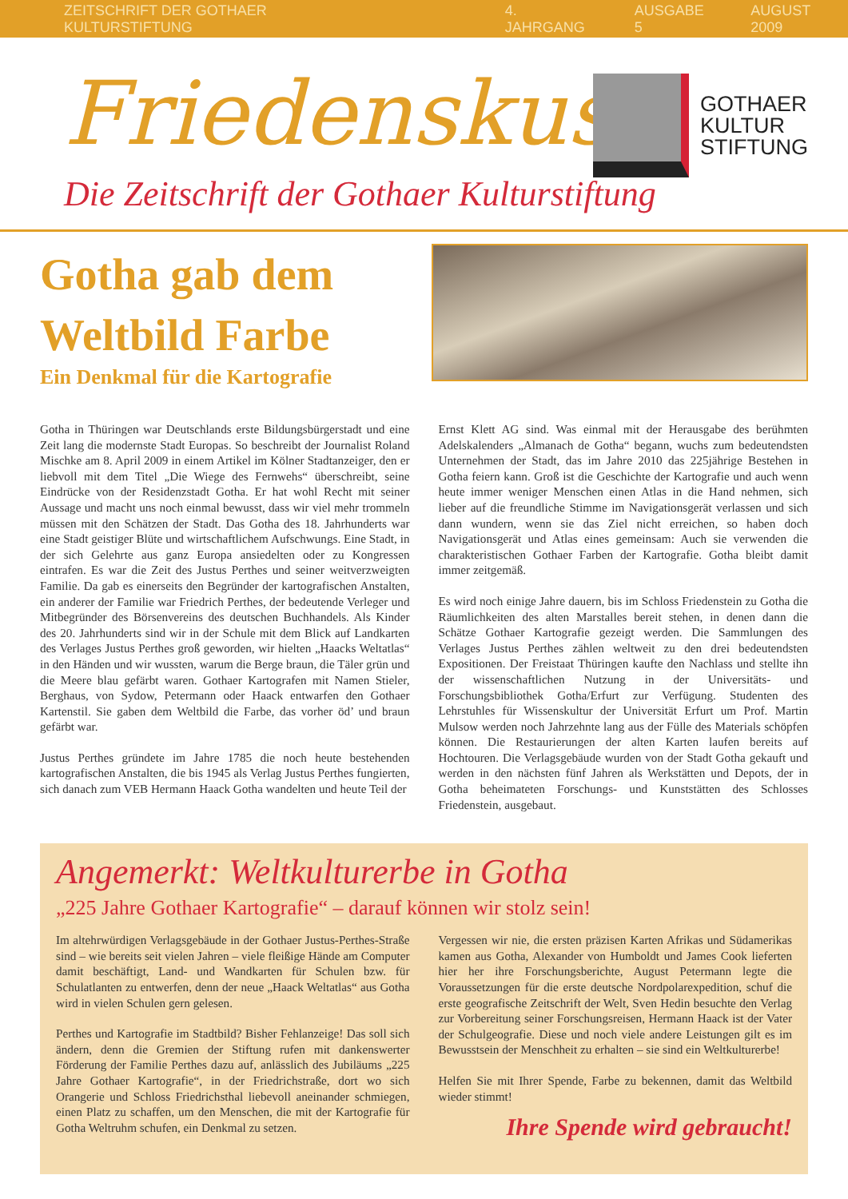ZEITSCHRIFT DER GOTHAER KULTURSTIFTUNG 4. JAHRGANG AUSGABE 5 AUGUST 2009
Friedenskuss
Die Zeitschrift der Gothaer Kulturstiftung
GOTHAER
KULTUR
STIFTUNG
Gotha gab dem Weltbild Farbe
Ein Denkmal für die Kartografie
Gotha in Thüringen war Deutschlands erste Bildungsbürgerstadt und eine Zeit lang die modernste Stadt Europas. So beschreibt der Journalist Roland Mischke am 8. April 2009 in einem Artikel im Kölner Stadtanzeiger, den er liebvoll mit dem Titel „Die Wiege des Fernwehs“ überschreibt, seine Eindrücke von der Residenzstadt Gotha. Er hat wohl Recht mit seiner Aussage und macht uns noch einmal bewusst, dass wir viel mehr trommeln müssen mit den Schätzen der Stadt. Das Gotha des 18. Jahrhunderts war eine Stadt geistiger Blüte und wirtschaftlichem Aufschwungs. Eine Stadt, in der sich Gelehrte aus ganz Europa ansiedelten oder zu Kongressen eintrafen. Es war die Zeit des Justus Perthes und seiner weitverzweigten Familie. Da gab es einerseits den Begründer der kartografischen Anstalten, ein anderer der Familie war Friedrich Perthes, der bedeutende Verleger und Mitbegründer des Börsenvereins des deutschen Buchhandels. Als Kinder des 20. Jahrhunderts sind wir in der Schule mit dem Blick auf Landkarten des Verlages Justus Perthes groß geworden, wir hielten „Haacks Weltatlas“ in den Händen und wir wussten, warum die Berge braun, die Täler grün und die Meere blau gefärbt waren. Gothaer Kartografen mit Namen Stieler, Berghaus, von Sydow, Petermann oder Haack entwarfen den Gothaer Kartenstil. Sie gaben dem Weltbild die Farbe, das vorher öd’ und braun gefärbt war.
Justus Perthes gründete im Jahre 1785 die noch heute bestehenden kartografischen Anstalten, die bis 1945 als Verlag Justus Perthes fungierten, sich danach zum VEB Hermann Haack Gotha wandelten und heute Teil der
Ernst Klett AG sind. Was einmal mit der Herausgabe des berühmten Adelskalenders „Almanach de Gotha“ begann, wuchs zum bedeutendsten Unternehmen der Stadt, das im Jahre 2010 das 225jährige Bestehen in Gotha feiern kann. Groß ist die Geschichte der Kartografie und auch wenn heute immer weniger Menschen einen Atlas in die Hand nehmen, sich lieber auf die freundliche Stimme im Navigationsgerät verlassen und sich dann wundern, wenn sie das Ziel nicht erreichen, so haben doch Navigationsgerät und Atlas eines gemeinsam: Auch sie verwenden die charakteristischen Gothaer Farben der Kartografie. Gotha bleibt damit immer zeitgemäß.
Es wird noch einige Jahre dauern, bis im Schloss Friedenstein zu Gotha die Räumlichkeiten des alten Marstalles bereit stehen, in denen dann die Schätze Gothaer Kartografie gezeigt werden. Die Sammlungen des Verlages Justus Perthes zählen weltweit zu den drei bedeutendsten Expositionen. Der Freistaat Thüringen kaufte den Nachlass und stellte ihn der wissenschaftlichen Nutzung in der Universitäts- und Forschungsbibliothek Gotha/Erfurt zur Verfügung. Studenten des Lehrstuhles für Wissenskultur der Universität Erfurt um Prof. Martin Mulsow werden noch Jahrzehnte lang aus der Fülle des Materials schöpfen können. Die Restaurierungen der alten Karten laufen bereits auf Hochtouren. Die Verlagsgebäude wurden von der Stadt Gotha gekauft und werden in den nächsten fünf Jahren als Werkstätten und Depots, der in Gotha beheimateten Forschungs- und Kunststätten des Schlosses Friedenstein, ausgebaut.
Angemerkt: Weltkulturerbe in Gotha
„225 Jahre Gothaer Kartografie“ – darauf können wir stolz sein!
Im altehrwürdigen Verlagsgebäude in der Gothaer Justus-Perthes-Straße sind – wie bereits seit vielen Jahren – viele fleißige Hände am Computer damit beschäftigt, Land- und Wandkarten für Schulen bzw. für Schulatlanten zu entwerfen, denn der neue „Haack Weltatlas“ aus Gotha wird in vielen Schulen gern gelesen.
Perthes und Kartografie im Stadtbild? Bisher Fehlanzeige! Das soll sich ändern, denn die Gremien der Stiftung rufen mit dankenswerter Förderung der Familie Perthes dazu auf, anlässlich des Jubiläums „225 Jahre Gothaer Kartografie“, in der Friedrichstraße, dort wo sich Orangerie und Schloss Friedrichsthal liebevoll aneinander schmiegen, einen Platz zu schaffen, um den Menschen, die mit der Kartografie für Gotha Weltruhm schufen, ein Denkmal zu setzen.
Vergessen wir nie, die ersten präzisen Karten Afrikas und Südamerikas kamen aus Gotha, Alexander von Humboldt und James Cook lieferten hier her ihre Forschungsberichte, August Petermann legte die Voraussetzungen für die erste deutsche Nordpolarexpedition, schuf die erste geografische Zeitschrift der Welt, Sven Hedin besuchte den Verlag zur Vorbereitung seiner Forschungsreisen, Hermann Haack ist der Vater der Schulgeografie. Diese und noch viele andere Leistungen gilt es im Bewusstsein der Menschheit zu erhalten – sie sind ein Weltkulturerbe!
Helfen Sie mit Ihrer Spende, Farbe zu bekennen, damit das Weltbild wieder stimmt!
Ihre Spende wird gebraucht!